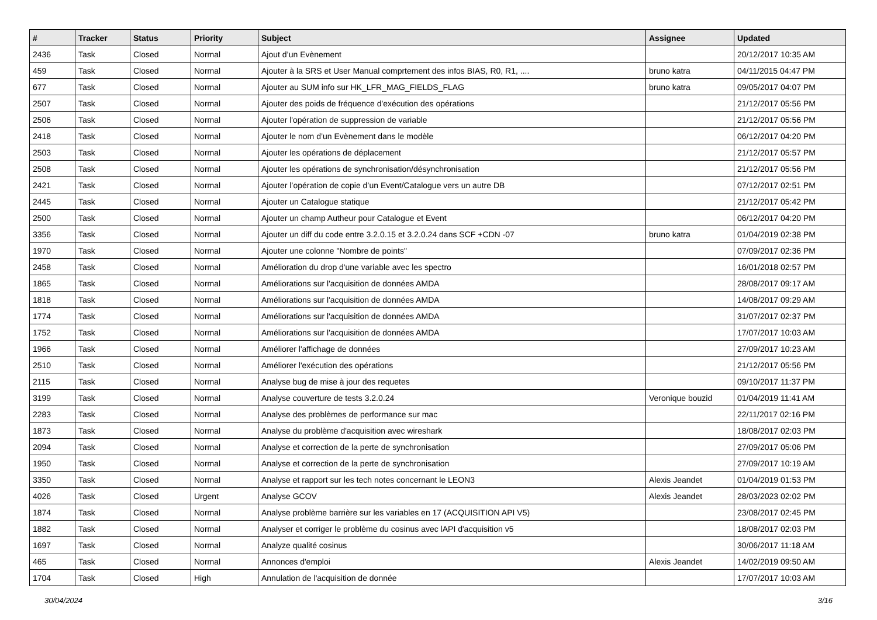| # | Tracker | Status | Priority | Subject | Assignee | Updated |
| --- | --- | --- | --- | --- | --- | --- |
| 2436 | Task | Closed | Normal | Ajout d’un Evènement | | 20/12/2017 10:35 AM |
| 459 | Task | Closed | Normal | Ajouter à la SRS et User Manual comprtement des infos BIAS, R0, R1, .... | bruno katra | 04/11/2015 04:47 PM |
| 677 | Task | Closed | Normal | Ajouter au SUM info sur HK_LFR_MAG_FIELDS_FLAG | bruno katra | 09/05/2017 04:07 PM |
| 2507 | Task | Closed | Normal | Ajouter des poids de fréquence d'exécution des opérations | | 21/12/2017 05:56 PM |
| 2506 | Task | Closed | Normal | Ajouter l'opération de suppression de variable | | 21/12/2017 05:56 PM |
| 2418 | Task | Closed | Normal | Ajouter le nom d’un Evènement dans le modèle | | 06/12/2017 04:20 PM |
| 2503 | Task | Closed | Normal | Ajouter les opérations de déplacement | | 21/12/2017 05:57 PM |
| 2508 | Task | Closed | Normal | Ajouter les opérations de synchronisation/désynchronisation | | 21/12/2017 05:56 PM |
| 2421 | Task | Closed | Normal | Ajouter l’opération de copie d’un Event/Catalogue vers un autre DB | | 07/12/2017 02:51 PM |
| 2445 | Task | Closed | Normal | Ajouter un Catalogue statique | | 21/12/2017 05:42 PM |
| 2500 | Task | Closed | Normal | Ajouter un champ Autheur pour Catalogue et Event | | 06/12/2017 04:20 PM |
| 3356 | Task | Closed | Normal | Ajouter un diff du code entre 3.2.0.15 et 3.2.0.24 dans SCF +CDN -07 | bruno katra | 01/04/2019 02:38 PM |
| 1970 | Task | Closed | Normal | Ajouter une colonne "Nombre de points" | | 07/09/2017 02:36 PM |
| 2458 | Task | Closed | Normal | Amélioration du drop d'une variable avec les spectro | | 16/01/2018 02:57 PM |
| 1865 | Task | Closed | Normal | Améliorations sur l'acquisition de données AMDA | | 28/08/2017 09:17 AM |
| 1818 | Task | Closed | Normal | Améliorations sur l'acquisition de données AMDA | | 14/08/2017 09:29 AM |
| 1774 | Task | Closed | Normal | Améliorations sur l'acquisition de données AMDA | | 31/07/2017 02:37 PM |
| 1752 | Task | Closed | Normal | Améliorations sur l'acquisition de données AMDA | | 17/07/2017 10:03 AM |
| 1966 | Task | Closed | Normal | Améliorer l'affichage de données | | 27/09/2017 10:23 AM |
| 2510 | Task | Closed | Normal | Améliorer l'exécution des opérations | | 21/12/2017 05:56 PM |
| 2115 | Task | Closed | Normal | Analyse bug de mise à jour des requetes | | 09/10/2017 11:37 PM |
| 3199 | Task | Closed | Normal | Analyse couverture de tests 3.2.0.24 | Veronique bouzid | 01/04/2019 11:41 AM |
| 2283 | Task | Closed | Normal | Analyse des problèmes de performance sur mac | | 22/11/2017 02:16 PM |
| 1873 | Task | Closed | Normal | Analyse du problème d'acquisition avec wireshark | | 18/08/2017 02:03 PM |
| 2094 | Task | Closed | Normal | Analyse et correction de la perte de synchronisation | | 27/09/2017 05:06 PM |
| 1950 | Task | Closed | Normal | Analyse et correction de la perte de synchronisation | | 27/09/2017 10:19 AM |
| 3350 | Task | Closed | Normal | Analyse et rapport sur les tech notes concernant le LEON3 | Alexis Jeandet | 01/04/2019 01:53 PM |
| 4026 | Task | Closed | Urgent | Analyse GCOV | Alexis Jeandet | 28/03/2023 02:02 PM |
| 1874 | Task | Closed | Normal | Analyse problème barrière sur les variables en 17 (ACQUISITION API V5) | | 23/08/2017 02:45 PM |
| 1882 | Task | Closed | Normal | Analyser et corriger le problème du cosinus avec lAPI d'acquisition v5 | | 18/08/2017 02:03 PM |
| 1697 | Task | Closed | Normal | Analyze qualité cosinus | | 30/06/2017 11:18 AM |
| 465 | Task | Closed | Normal | Annonces d'emploi | Alexis Jeandet | 14/02/2019 09:50 AM |
| 1704 | Task | Closed | High | Annulation de l'acquisition de donnée | | 17/07/2017 10:03 AM |
30/04/2024 3/16